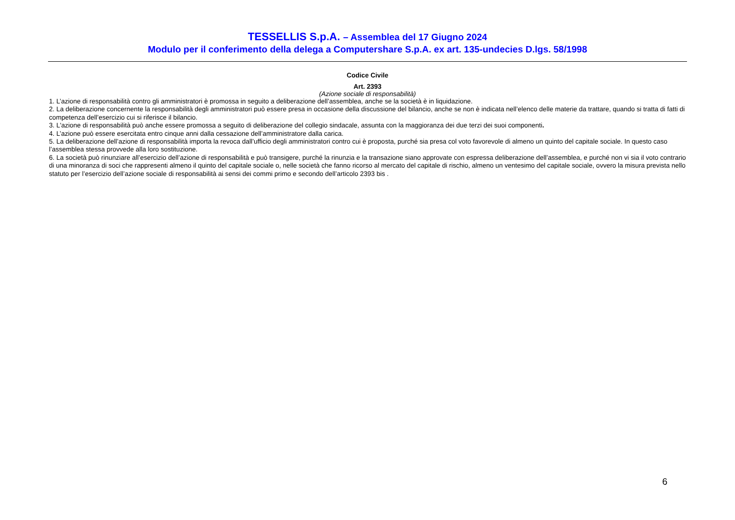TESSELLIS S.p.A. – Assemblea del 17 Giugno 2024
Modulo per il conferimento della delega a Computershare S.p.A. ex art. 135-undecies D.lgs. 58/1998
Codice Civile
Art. 2393
(Azione sociale di responsabilità)
1. L’azione di responsabilità contro gli amministratori è promossa in seguito a deliberazione dell’assemblea, anche se la società è in liquidazione.
2. La deliberazione concernente la responsabilità degli amministratori può essere presa in occasione della discussione del bilancio, anche se non è indicata nell’elenco delle materie da trattare, quando si tratta di fatti di competenza dell’esercizio cui si riferisce il bilancio.
3. L'azione di responsabilità può anche essere promossa a seguito di deliberazione del collegio sindacale, assunta con la maggioranza dei due terzi dei suoi componenti.
4. L’azione può essere esercitata entro cinque anni dalla cessazione dell’amministratore dalla carica.
5. La deliberazione dell’azione di responsabilità importa la revoca dall’ufficio degli amministratori contro cui è proposta, purché sia presa col voto favorevole di almeno un quinto del capitale sociale. In questo caso l’assemblea stessa provvede alla loro sostituzione.
6. La società può rinunziare all’esercizio dell’azione di responsabilità e può transigere, purché la rinunzia e la transazione siano approvate con espressa deliberazione dell’assemblea, e purché non vi sia il voto contrario di una minoranza di soci che rappresenti almeno il quinto del capitale sociale o, nelle società che fanno ricorso al mercato del capitale di rischio, almeno un ventesimo del capitale sociale, ovvero la misura prevista nello statuto per l’esercizio dell’azione sociale di responsabilità ai sensi dei commi primo e secondo dell’articolo 2393 bis .
6